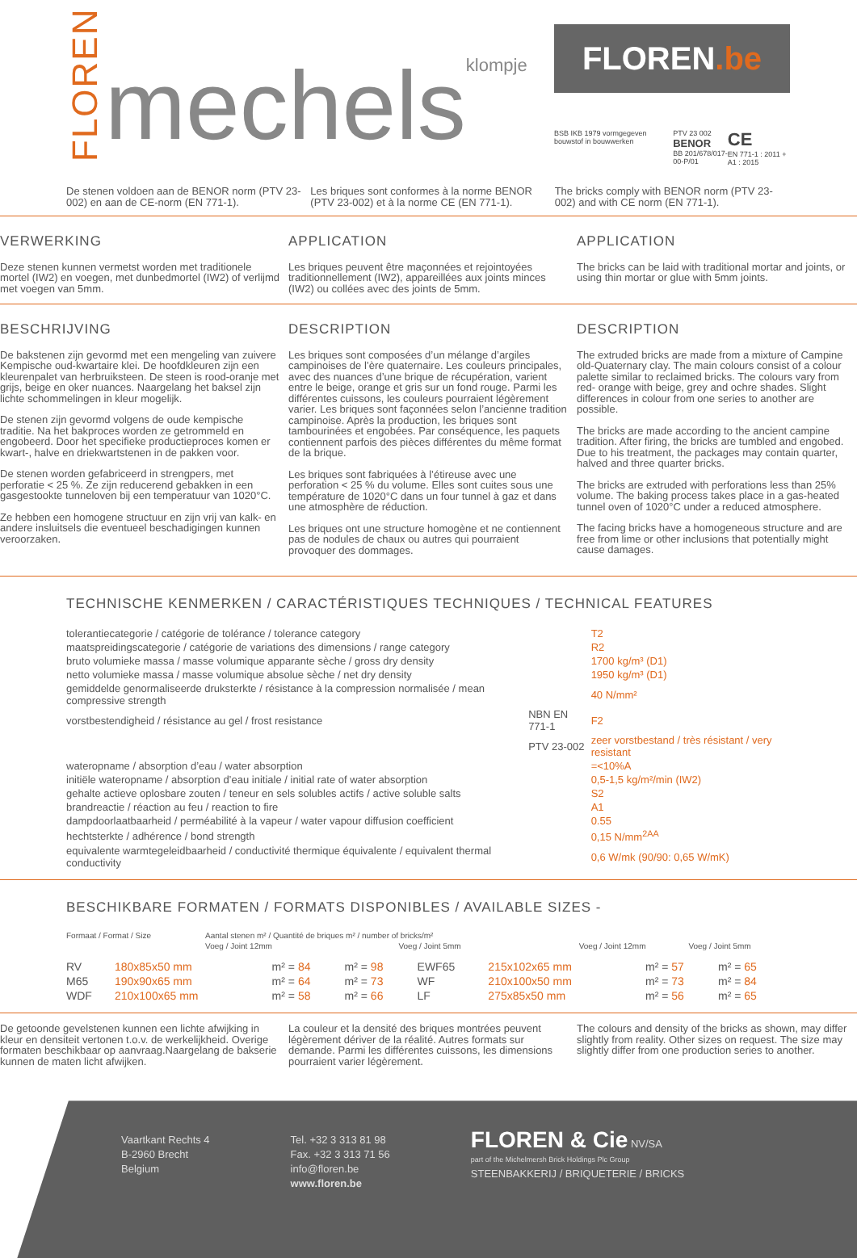FLOREN
mechelsklompje
FLOREN.be
BSB IKB 1979 vormgegeven bouwstof in bouwwerken
PTV 23 002
BENOR
BB 201/678/017-00-P/01
CE
EN 771-1 : 2011 + A1 : 2015
De stenen voldoen aan de BENOR norm (PTV 23-002) en aan de CE-norm (EN 771-1).
Les briques sont conformes à la norme BENOR (PTV 23-002) et à la norme CE (EN 771-1).
The bricks comply with BENOR norm (PTV 23-002) and with CE norm (EN 771-1).
VERWERKING
Deze stenen kunnen vermetst worden met traditionele mortel (IW2) en voegen, met dunbedmortel (IW2) of verlijmd met voegen van 5mm.
APPLICATION
Les briques peuvent être maçonnées et rejointoyées traditionnellement (IW2), appareillées aux joints minces (IW2) ou collées avec des joints de 5mm.
APPLICATION
The bricks can be laid with traditional mortar and joints, or using thin mortar or glue with 5mm joints.
BESCHRIJVING
De bakstenen zijn gevormd met een mengeling van zuivere Kempische oud-kwartaire klei. De hoofdkleuren zijn een kleurenpalet van herbruiksteen. De steen is rood-oranje met grijs, beige en oker nuances. Naargelang het baksel zijn lichte schommelingen in kleur mogelijk.
De stenen zijn gevormd volgens de oude kempische traditie. Na het bakproces worden ze getrommeld en engobeerd. Door het specifieke productieproces komen er kwart-, halve en driekwartstenen in de pakken voor.
De stenen worden gefabriceerd in strengpers, met perforatie < 25 %. Ze zijn reducerend gebakken in een gasgestookte tunneloven bij een temperatuur van 1020°C.
Ze hebben een homogene structuur en zijn vrij van kalk- en andere insluitsels die eventueel beschadigingen kunnen veroorzaken.
DESCRIPTION
Les briques sont composées d’un mélange d’argiles campinoises de l’ère quaternaire. Les couleurs principales, avec des nuances d’une brique de récupération, varient entre le beige, orange et gris sur un fond rouge. Parmi les différentes cuissons, les couleurs pourraient légèrement varier. Les briques sont façonnées selon l’ancienne tradition campinoise. Après la production, les briques sont tambourinées et engobées. Par conséquence, les paquets contiennent parfois des pièces différentes du même format de la brique.
Les briques sont fabriquées à l’étireuse avec une perforation < 25 % du volume. Elles sont cuites sous une température de 1020°C dans un four tunnel à gaz et dans une atmosphère de réduction.
Les briques ont une structure homogène et ne contiennent pas de nodules de chaux ou autres qui pourraient provoquer des dommages.
DESCRIPTION
The extruded bricks are made from a mixture of Campine old-Quaternary clay. The main colours consist of a colour palette similar to reclaimed bricks. The colours vary from red- orange with beige, grey and ochre shades. Slight differences in colour from one series to another are possible.
The bricks are made according to the ancient campine tradition. After firing, the bricks are tumbled and engobed. Due to his treatment, the packages may contain quarter, halved and three quarter bricks.
The bricks are extruded with perforations less than 25% volume. The baking process takes place in a gas-heated tunnel oven of 1020°C under a reduced atmosphere.
The facing bricks have a homogeneous structure and are free from lime or other inclusions that potentially might cause damages.
TECHNISCHE KENMERKEN / CARACTÉRISTIQUES TECHNIQUES / TECHNICAL FEATURES
| tolerantiecategorie / catégorie de tolérance / tolerance category | | T2 |
| maatspreidingscategorie / catégorie de variations des dimensions / range category | | R2 |
| bruto volumieke massa / masse volumique apparante sèche / gross dry density | | 1700 kg/m³ (D1) |
| netto volumieke massa / masse volumique absolue sèche / net dry density | | 1950 kg/m³ (D1) |
| gemiddelde genormaliseerde druksterkte / résistance à la compression normalisée / mean compressive strength | | 40 N/mm² |
| vorstbestendigheid / résistance au gel / frost resistance | NBN EN 771-1 | F2 |
| | PTV 23-002 | zeer vorstbestand / très résistant / very resistant |
| wateropname / absorption d’eau / water absorption | | =<10%A |
| initiële wateropname / absorption d’eau initiale / initial rate of water absorption | | 0,5-1,5 kg/m²/min (IW2) |
| gehalte actieve oplosbare zouten / teneur en sels solubles actifs / active soluble salts | | S2 |
| brandreactie / réaction au feu / reaction to fire | | A1 |
| dampdoorlaatbaarheid / perméabilité à la vapeur / water vapour diffusion coefficient | | 0.55 |
| hechtsterkte / adhérence / bond strength | | 0,15 N/mm<sup>2AA</sup> |
| equivalente warmtegeleidbaarheid / conductivité thermique équivalente / equivalent thermal conductivity | | 0,6 W/mk (90/90: 0,65 W/mK) |
BESCHIKBARE FORMATEN / FORMATS DISPONIBLES / AVAILABLE SIZES -
| Formaat / Format / Size | Aantal stenen m² / Quantité de briques m² / number of bricks/m² | | | | | | |
| | | Voeg / Joint 12mm | Voeg / Joint 5mm | | | Voeg / Joint 12mm | Voeg / Joint 5mm |
| RV | 180x85x50 mm | m² = 84 | m² = 98 | EWF65 | 215x102x65 mm | m² = 57 | m² = 65 |
| M65 | 190x90x65 mm | m² = 64 | m² = 73 | WF | 210x100x50 mm | m² = 73 | m² = 84 |
| WDF | 210x100x65 mm | m² = 58 | m² = 66 | LF | 275x85x50 mm | m² = 56 | m² = 65 |
De getoonde gevelstenen kunnen een lichte afwijking in kleur en densiteit vertonen t.o.v. de werkelijkheid. Overige formaten beschikbaar op aanvraag.Naargelang de bakserie kunnen de maten licht afwijken.
La couleur et la densité des briques montrées peuvent légèrement dériver de la réalité. Autres formats sur demande. Parmi les différentes cuissons, les dimensions pourraient varier légèrement.
The colours and density of the bricks as shown, may differ slightly from reality. Other sizes on request. The size may slightly differ from one production series to another.
Vaartkant Rechts 4
B-2960 Brecht
Belgium
Tel. +32 3 313 81 98
Fax. +32 3 313 71 56
info@floren.be
www.floren.be
FLOREN & Cie NV/SA
part of the Michelmersh Brick Holdings Plc Group
STEENBAKKERIJ / BRIQUETERIE / BRICKS